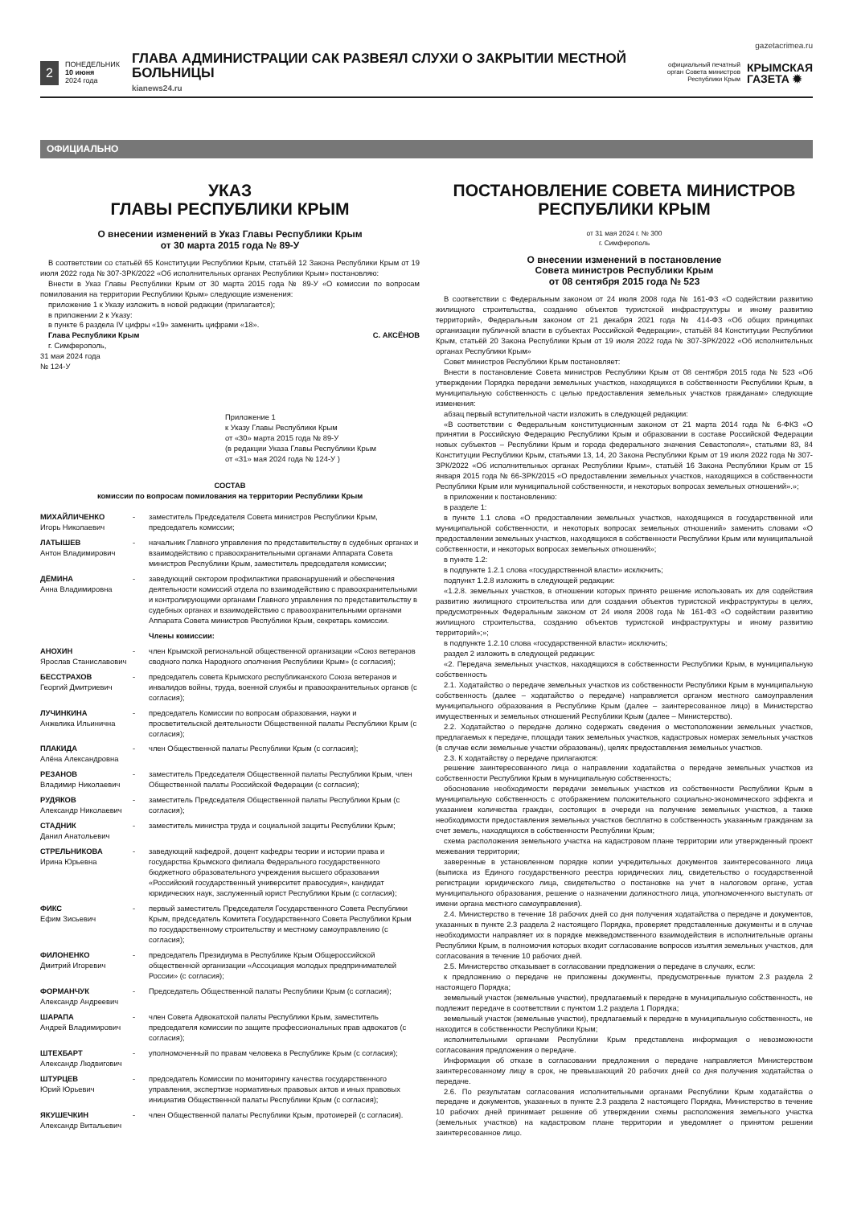gazetacrimea.ru
2
ПОНЕДЕЛЬНИК
10 июня
2024 года
ГЛАВА АДМИНИСТРАЦИИ САК РАЗВЕЯЛ СЛУХИ О ЗАКРЫТИИ МЕСТНОЙ БОЛЬНИЦЫ
kianews24.ru
официальный печатный
орган Совета министров
Республики Крым
КРЫМСКАЯ
ГАЗЕТА ✹
ОФИЦИАЛЬНО
УКАЗ
ГЛАВЫ РЕСПУБЛИКИ КРЫМ
О внесении изменений в Указ Главы Республики Крым
от 30 марта 2015 года № 89-У
В соответствии со статьёй 65 Конституции Республики Крым, статьёй 12 Закона Республики Крым от 19 июля 2022 года № 307-ЗРК/2022 «Об исполнительных органах Республики Крым» постановляю:
Внести в Указ Главы Республики Крым от 30 марта 2015 года № 89-У «О комиссии по вопросам помилования на территории Республики Крым» следующие изменения:
приложение 1 к Указу изложить в новой редакции (прилагается);
в приложении 2 к Указу:
в пункте 6 раздела IV цифры «19» заменить цифрами «18».
Глава Республики Крым С. АКСЁНОВ
г. Симферополь,
31 мая 2024 года
№ 124-У
Приложение 1
к Указу Главы Республики Крым
от «30» марта 2015 года № 89-У
(в редакции Указа Главы Республики Крым
от «31» мая 2024 года № 124-У )
СОСТАВ
комиссии по вопросам помилования на территории Республики Крым
| МИХАЙЛИЧЕНКО Игорь Николаевич | - | заместитель Председателя Совета министров Республики Крым, председатель комиссии; |
| ЛАТЫШЕВ Антон Владимирович | - | начальник Главного управления по представительству в судебных органах и взаимодействию с правоохранительными органами Аппарата Совета министров Республики Крым, заместитель председателя комиссии; |
| ДЁМИНА Анна Владимировна | - | заведующий сектором профилактики правонарушений и обеспечения деятельности комиссий отдела по взаимодействию с правоохранительными и контролирующими органами Главного управления по представительству в судебных органах и взаимодействию с правоохранительными органами Аппарата Совета министров Республики Крым, секретарь комиссии. |
| | | Члены комиссии: |
| АНОХИН Ярослав Станиславович | - | член Крымской региональной общественной организации «Союз ветеранов сводного полка Народного ополчения Республики Крым» (с согласия); |
| БЕССТРАХОВ Георгий Дмитриевич | - | председатель совета Крымского республиканского Союза ветеранов и инвалидов войны, труда, военной службы и правоохранительных органов (с согласия); |
| ЛУЧИНКИНА Анжелика Ильинична | - | председатель Комиссии по вопросам образования, науки и просветительской деятельности Общественной палаты Республики Крым (с согласия); |
| ПЛАКИДА Алёна Александровна | - | член Общественной палаты Республики Крым (с согласия); |
| РЕЗАНОВ Владимир Николаевич | - | заместитель Председателя Общественной палаты Республики Крым, член Общественной палаты Российской Федерации (с согласия); |
| РУДЯКОВ Александр Николаевич | - | заместитель Председателя Общественной палаты Республики Крым (с согласия); |
| СТАДНИК Данил Анатольевич | - | заместитель министра труда и социальной защиты Республики Крым; |
| СТРЕЛЬНИКОВА Ирина Юрьевна | - | заведующий кафедрой, доцент кафедры теории и истории права и государства Крымского филиала Федерального государственного бюджетного образовательного учреждения высшего образования «Российский государственный университет правосудия», кандидат юридических наук, заслуженный юрист Республики Крым (с согласия); |
| ФИКС Ефим Зисьевич | - | первый заместитель Председателя Государственного Совета Республики Крым, председатель Комитета Государственного Совета Республики Крым по государственному строительству и местному самоуправлению (с согласия); |
| ФИЛОНЕНКО Дмитрий Игоревич | - | председатель Президиума в Республике Крым Общероссийской общественной организации «Ассоциация молодых предпринимателей России» (с согласия); |
| ФОРМАНЧУК Александр Андреевич | - | Председатель Общественной палаты Республики Крым (с согласия); |
| ШАРАПА Андрей Владимирович | - | член Совета Адвокатской палаты Республики Крым, заместитель председателя комиссии по защите профессиональных прав адвокатов (с согласия); |
| ШТЕХБАРТ Александр Людвигович | - | уполномоченный по правам человека в Республике Крым (с согласия); |
| ШТУРЦЕВ Юрий Юрьевич | - | председатель Комиссии по мониторингу качества государственного управления, экспертизе нормативных правовых актов и иных правовых инициатив Общественной палаты Республики Крым (с согласия); |
| ЯКУШЕЧКИН Александр Витальевич | - | член Общественной палаты Республики Крым, протоиерей (с согласия). |
ПОСТАНОВЛЕНИЕ СОВЕТА МИНИСТРОВ
РЕСПУБЛИКИ КРЫМ
от 31 мая 2024 г. № 300
г. Симферополь
О внесении изменений в постановление
Совета министров Республики Крым
от 08 сентября 2015 года № 523
В соответствии с Федеральным законом от 24 июля 2008 года № 161-ФЗ «О содействии развитию жилищного строительства, созданию объектов туристской инфраструктуры и иному развитию территорий», Федеральным законом от 21 декабря 2021 года № 414-ФЗ «Об общих принципах организации публичной власти в субъектах Российской Федерации», статьёй 84 Конституции Республики Крым, статьёй 20 Закона Республики Крым от 19 июля 2022 года № 307-ЗРК/2022 «Об исполнительных органах Республики Крым»
Совет министров Республики Крым постановляет:
Внести в постановление Совета министров Республики Крым от 08 сентября 2015 года № 523 «Об утверждении Порядка передачи земельных участков, находящихся в собственности Республики Крым, в муниципальную собственность с целью предоставления земельных участков гражданам» следующие изменения:
абзац первый вступительной части изложить в следующей редакции:
«В соответствии с Федеральным конституционным законом от 21 марта 2014 года № 6-ФКЗ «О принятии в Российскую Федерацию Республики Крым и образовании в составе Российской Федерации новых субъектов – Республики Крым и города федерального значения Севастополя», статьями 83, 84 Конституции Республики Крым, статьями 13, 14, 20 Закона Республики Крым от 19 июля 2022 года № 307-ЗРК/2022 «Об исполнительных органах Республики Крым», статьёй 16 Закона Республики Крым от 15 января 2015 года № 66-ЗРК/2015 «О предоставлении земельных участков, находящихся в собственности Республики Крым или муниципальной собственности, и некоторых вопросах земельных отношений».»;
в приложении к постановлению:
в разделе 1:
в пункте 1.1 слова «О предоставлении земельных участков, находящихся в государственной или муниципальной собственности, и некоторых вопросах земельных отношений» заменить словами «О предоставлении земельных участков, находящихся в собственности Республики Крым или муниципальной собственности, и некоторых вопросах земельных отношений»;
в пункте 1.2:
в подпункте 1.2.1 слова «государственной власти» исключить;
подпункт 1.2.8 изложить в следующей редакции:
«1.2.8. земельных участков, в отношении которых принято решение использовать их для содействия развитию жилищного строительства или для создания объектов туристской инфраструктуры в целях, предусмотренных Федеральным законом от 24 июля 2008 года № 161-ФЗ «О содействии развитию жилищного строительства, созданию объектов туристской инфраструктуры и иному развитию территорий»;»;
в подпункте 1.2.10 слова «государственной власти» исключить;
раздел 2 изложить в следующей редакции:
«2. Передача земельных участков, находящихся в собственности Республики Крым, в муниципальную собственность
2.1. Ходатайство о передаче земельных участков из собственности Республики Крым в муниципальную собственность (далее – ходатайство о передаче) направляется органом местного самоуправления муниципального образования в Республике Крым (далее – заинтересованное лицо) в Министерство имущественных и земельных отношений Республики Крым (далее – Министерство).
2.2. Ходатайство о передаче должно содержать сведения о местоположении земельных участков, предлагаемых к передаче, площади таких земельных участков, кадастровых номерах земельных участков (в случае если земельные участки образованы), целях предоставления земельных участков.
2.3. К ходатайству о передаче прилагаются:
решение заинтересованного лица о направлении ходатайства о передаче земельных участков из собственности Республики Крым в муниципальную собственность;
обоснование необходимости передачи земельных участков из собственности Республики Крым в муниципальную собственность с отображением положительного социально-экономического эффекта и указанием количества граждан, состоящих в очереди на получение земельных участков, а также необходимости предоставления земельных участков бесплатно в собственность указанным гражданам за счет земель, находящихся в собственности Республики Крым;
схема расположения земельного участка на кадастровом плане территории или утвержденный проект межевания территории;
заверенные в установленном порядке копии учредительных документов заинтересованного лица (выписка из Единого государственного реестра юридических лиц, свидетельство о государственной регистрации юридического лица, свидетельство о постановке на учет в налоговом органе, устав муниципального образования, решение о назначении должностного лица, уполномоченного выступать от имени органа местного самоуправления).
2.4. Министерство в течение 18 рабочих дней со дня получения ходатайства о передаче и документов, указанных в пункте 2.3 раздела 2 настоящего Порядка, проверяет представленные документы и в случае необходимости направляет их в порядке межведомственного взаимодействия в исполнительные органы Республики Крым, в полномочия которых входит согласование вопросов изъятия земельных участков, для согласования в течение 10 рабочих дней.
2.5. Министерство отказывает в согласовании предложения о передаче в случаях, если:
к предложению о передаче не приложены документы, предусмотренные пунктом 2.3 раздела 2 настоящего Порядка;
земельный участок (земельные участки), предлагаемый к передаче в муниципальную собственность, не подлежит передаче в соответствии с пунктом 1.2 раздела 1 Порядка;
земельный участок (земельные участки), предлагаемый к передаче в муниципальную собственность, не находится в собственности Республики Крым;
исполнительными органами Республики Крым представлена информация о невозможности согласования предложения о передаче.
Информация об отказе в согласовании предложения о передаче направляется Министерством заинтересованному лицу в срок, не превышающий 20 рабочих дней со дня получения ходатайства о передаче.
2.6. По результатам согласования исполнительными органами Республики Крым ходатайства о передаче и документов, указанных в пункте 2.3 раздела 2 настоящего Порядка, Министерство в течение 10 рабочих дней принимает решение об утверждении схемы расположения земельного участка (земельных участков) на кадастровом плане территории и уведомляет о принятом решении заинтересованное лицо.